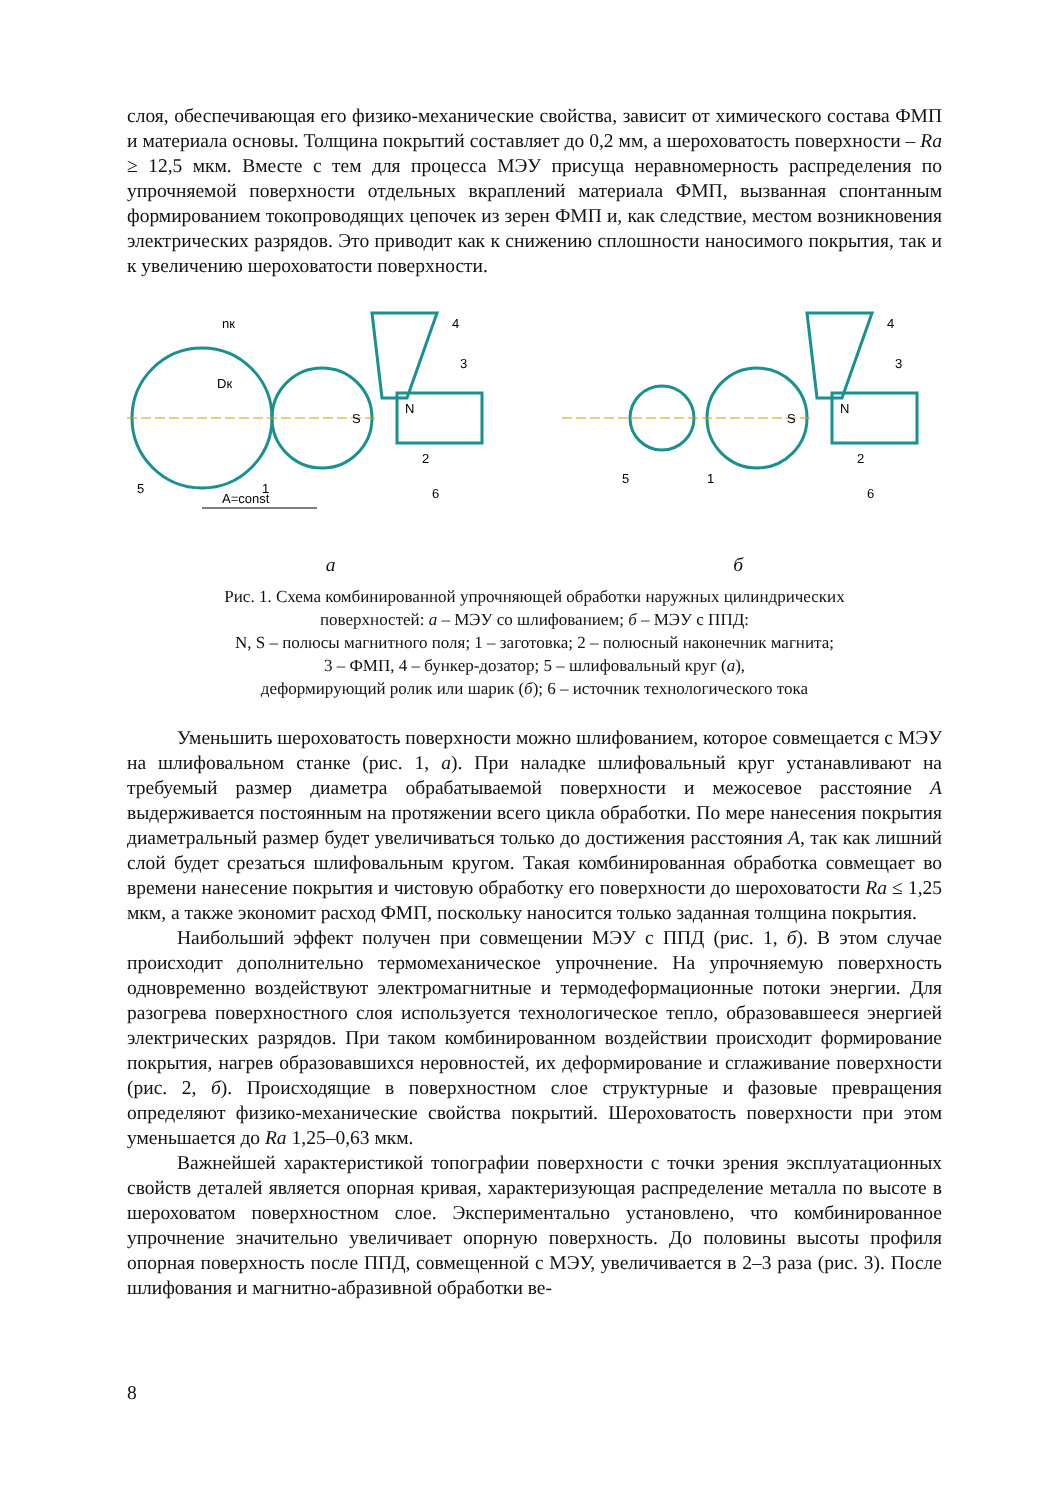слоя, обеспечивающая его физико-механические свойства, зависит от химического состава ФМП и материала основы. Толщина покрытий составляет до 0,2 мм, а шероховатость поверхности – Ra ≥ 12,5 мкм. Вместе с тем для процесса МЭУ присуща неравномерность распределения по упрочняемой поверхности отдельных вкраплений материала ФМП, вызванная спонтанным формированием токопроводящих цепочек из зерен ФМП и, как следствие, местом возникновения электрических разрядов. Это приводит как к снижению сплошности наносимого покрытия, так и к увеличению шероховатости поверхности.
A=const
5
1
2
3
4
6
N
S
Dк
nк
5
1
2
3
4
6
N
S
а б
Рис. 1. Схема комбинированной упрочняющей обработки наружных цилиндрических
поверхностей: а – МЭУ со шлифованием; б – МЭУ с ППД:
N, S – полюсы магнитного поля; 1 – заготовка; 2 – полюсный наконечник магнита;
3 – ФМП, 4 – бункер-дозатор; 5 – шлифовальный круг (а),
деформирующий ролик или шарик (б); 6 – источник технологического тока
Уменьшить шероховатость поверхности можно шлифованием, которое совмещается с МЭУ на шлифовальном станке (рис. 1, а). При наладке шлифовальный круг устанавливают на требуемый размер диаметра обрабатываемой поверхности и межосевое расстояние A выдерживается постоянным на протяжении всего цикла обработки. По мере нанесения покрытия диаметральный размер будет увеличиваться только до достижения расстояния A, так как лишний слой будет срезаться шлифовальным кругом. Такая комбинированная обработка совмещает во времени нанесение покрытия и чистовую обработку его поверхности до шероховатости Ra ≤ 1,25 мкм, а также экономит расход ФМП, поскольку наносится только заданная толщина покрытия.
Наибольший эффект получен при совмещении МЭУ с ППД (рис. 1, б). В этом случае происходит дополнительно термомеханическое упрочнение. На упрочняемую поверхность одновременно воздействуют электромагнитные и термодеформационные потоки энергии. Для разогрева поверхностного слоя используется технологическое тепло, образовавшееся энергией электрических разрядов. При таком комбинированном воздействии происходит формирование покрытия, нагрев образовавшихся неровностей, их деформирование и сглаживание поверхности (рис. 2, б). Происходящие в поверхностном слое структурные и фазовые превращения определяют физико-механические свойства покрытий. Шероховатость поверхности при этом уменьшается до Ra 1,25–0,63 мкм.
Важнейшей характеристикой топографии поверхности с точки зрения эксплуатационных свойств деталей является опорная кривая, характеризующая распределение металла по высоте в шероховатом поверхностном слое. Экспериментально установлено, что комбинированное упрочнение значительно увеличивает опорную поверхность. До половины высоты профиля опорная поверхность после ППД, совмещенной с МЭУ, увеличивается в 2–3 раза (рис. 3). После шлифования и магнитно-абразивной обработки ве-
8